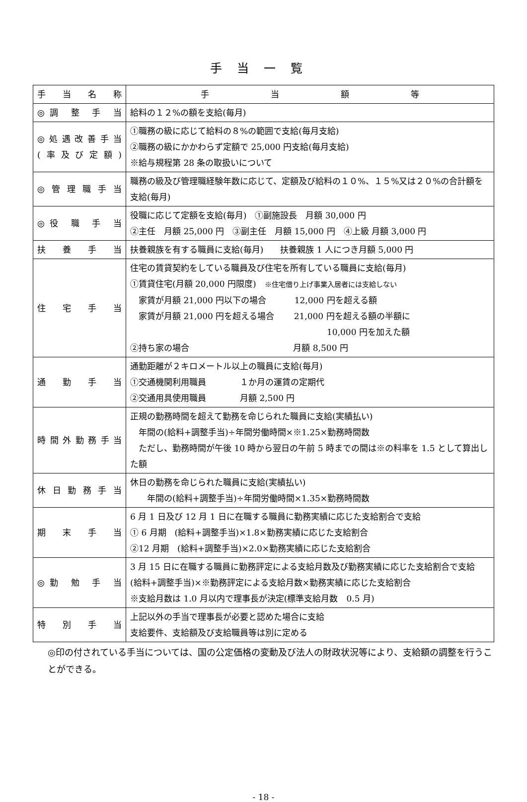手当一覧
| 手 当 名 称 | 手 当 額 等 |
| --- | --- |
| ◎調 整 手 当 | 給料の１２%の額を支給(毎月) |
| ◎処遇改善手当 (率及び定額) | ①職務の級に応じて給料の８%の範囲で支給(毎月支給) ②職務の級にかかわらず定額で 25,000 円支給(毎月支給) ※給与規程第 28 条の取扱いについて |
| ◎管理職手当 | 職務の級及び管理職経験年数に応じて、定額及び給料の１０%、１５%又は２０%の合計額を支給(毎月) |
| ◎役 職 手 当 | 役職に応じて定額を支給(毎月) ①副施設長 月額 30,000 円 ②主任 月額 25,000 円 ③副主任 月額 15,000 円 ④上級 月額 3,000 円 |
| 扶 養 手 当 | 扶養親族を有する職員に支給(毎月) 扶養親族 1 人につき月額 5,000 円 |
| 住 宅 手 当 | 住宅の賃貸契約をしている職員及び住宅を所有している職員に支給(毎月) ①賃貸住宅(月額 20,000 円限度) ※住宅借り上げ事業入居者には支給しない 家賃が月額 21,000 円以下の場合 12,000 円を超える額 家賃が月額 21,000 円を超える場合 21,000 円を超える額の半額に 10,000 円を加えた額 ②持ち家の場合 月額 8,500 円 |
| 通 勤 手 当 | 通勤距離が２キロメートル以上の職員に支給(毎月) ①交通機関利用職員 １か月の運賃の定期代 ②交通用具使用職員 月額 2,500 円 |
| 時間外勤務手当 | 正規の勤務時間を超えて勤務を命じられた職員に支給(実績払い) 年間の(給料+調整手当)÷年間労働時間×※1.25×勤務時間数 ただし、勤務時間が午後 10 時から翌日の午前 5 時までの間は※の料率を 1.5 として算出した額 |
| 休日勤務手当 | 休日の勤務を命じられた職員に支給(実績払い) 年間の(給料+調整手当)÷年間労働時間×1.35×勤務時間数 |
| 期 末 手 当 | 6 月 1 日及び 12 月 1 日に在職する職員に勤務実績に応じた支給割合で支給 ① 6 月期 (給料+調整手当)×1.8×勤務実績に応じた支給割合 ②12 月期 (給料+調整手当)×2.0×勤務実績に応じた支給割合 |
| ◎勤 勉 手 当 | 3 月 15 日に在職する職員に勤務評定による支給月数及び勤務実績に応じた支給割合で支給 (給料+調整手当)×※勤務評定による支給月数×勤務実績に応じた支給割合 ※支給月数は 1.0 月以内で理事長が決定(標準支給月数 0.5 月) |
| 特 別 手 当 | 上記以外の手当で理事長が必要と認めた場合に支給 支給要件、支給額及び支給職員等は別に定める |
◎印の付されている手当については、国の公定価格の変動及び法人の財政状況等により、支給額の調整を行うことができる。
- 18 -